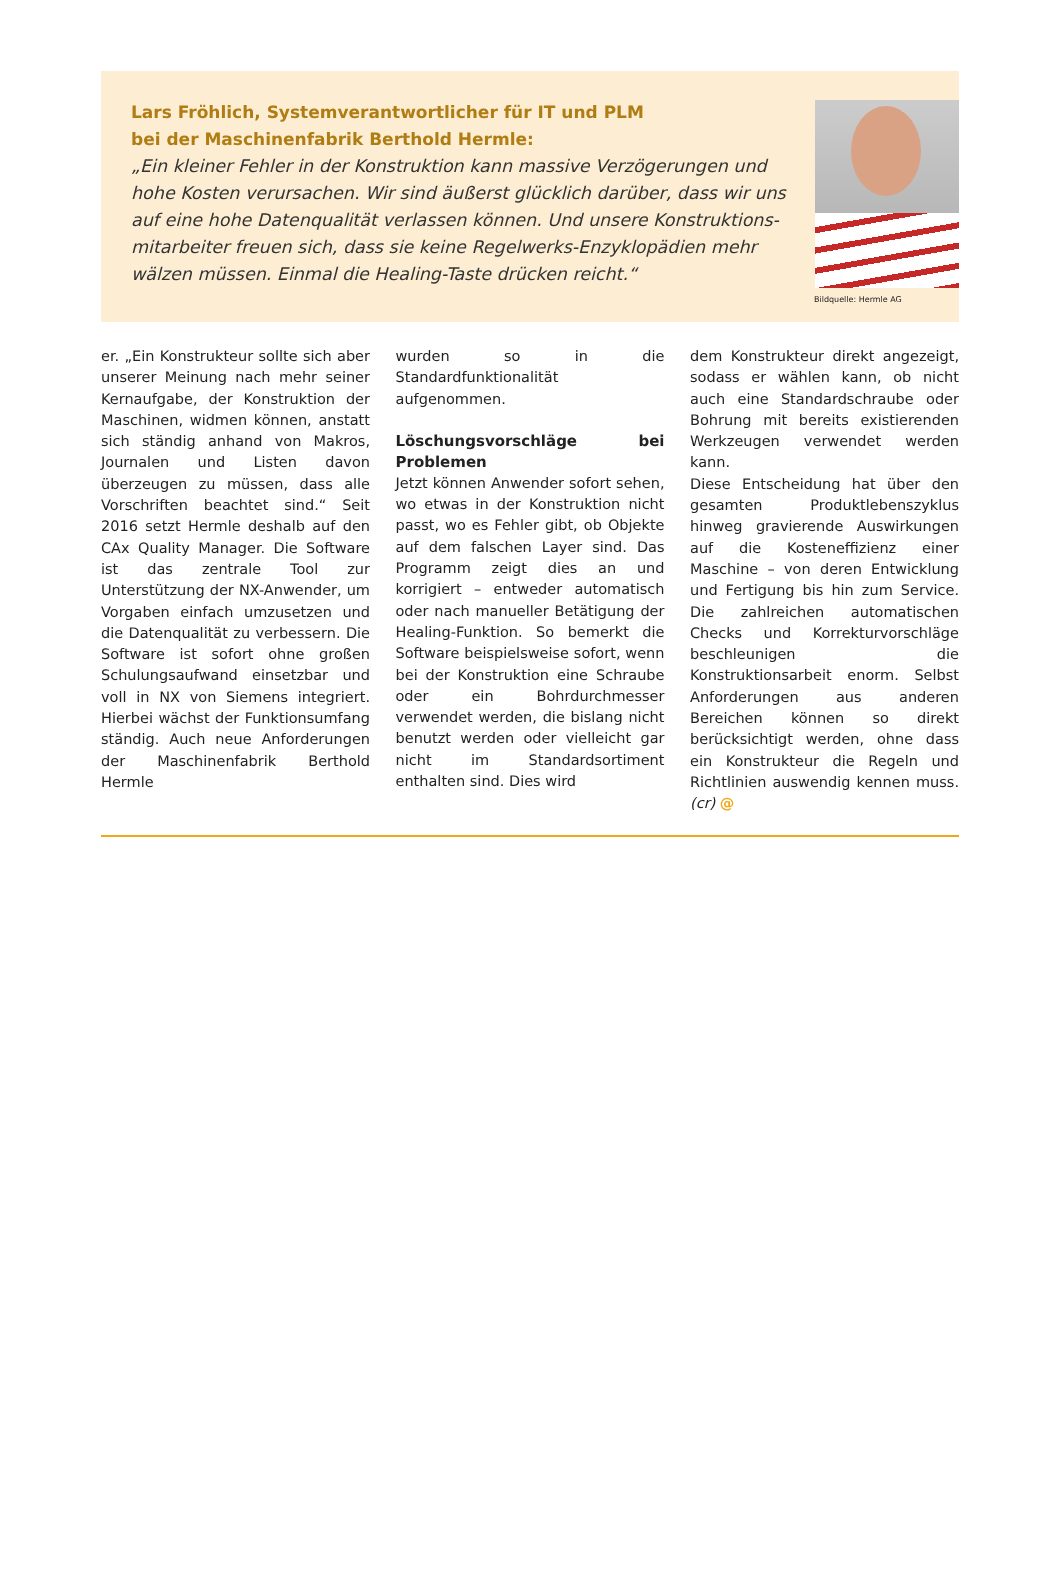Lars Fröhlich, Systemverantwortlicher für IT und PLM
bei der Maschinenfabrik Berthold Hermle:
„Ein kleiner Fehler in der Konstruktion kann massive Verzögerungen und hohe Kosten verursachen. Wir sind äußerst glücklich darüber, dass wir uns auf eine hohe Datenqualität verlassen können. Und unsere Konstruktions­mitarbeiter freuen sich, dass sie keine Regelwerks-Enzyklopädien mehr wälzen müssen. Einmal die Healing-Taste drücken reicht.“
Bildquelle: Hermle AG
er. „Ein Konstrukteur sollte sich aber unserer Meinung nach mehr seiner Kernaufgabe, der Konstruktion der Maschinen, widmen können, anstatt sich ständig anhand von Makros, Journalen und Listen davon überzeugen zu müssen, dass alle Vorschriften beachtet sind.“ Seit 2016 setzt Hermle deshalb auf den CAx Quality Manager. Die Software ist das zentrale Tool zur Unterstützung der NX-Anwender, um Vorgaben einfach umzusetzen und die Datenqualität zu verbessern. Die Software ist sofort ohne großen Schulungsaufwand einsetzbar und voll in NX von Siemens integriert. Hierbei wächst der Funktionsumfang ständig. Auch neue Anforderungen der Maschinenfabrik Berthold Hermle
wurden so in die Standardfunktionalität aufgenommen.
Löschungsvorschläge bei Problemen
Jetzt können Anwender sofort sehen, wo etwas in der Konstruktion nicht passt, wo es Fehler gibt, ob Objekte auf dem falschen Layer sind. Das Programm zeigt dies an und korrigiert – entweder automatisch oder nach manueller Betätigung der Healing-Funktion. So bemerkt die Software beispielsweise sofort, wenn bei der Konstruktion eine Schraube oder ein Bohrdurchmesser verwendet werden, die bislang nicht benutzt werden oder vielleicht gar nicht im Standardsortiment enthalten sind. Dies wird
dem Konstrukteur direkt angezeigt, sodass er wählen kann, ob nicht auch eine Standardschraube oder Bohrung mit bereits existierenden Werkzeugen verwendet werden kann.
Diese Entscheidung hat über den gesamten Produktlebenszyklus hinweg gravierende Auswirkungen auf die Kosteneffizienz einer Maschine – von deren Entwicklung und Fertigung bis hin zum Service. Die zahlreichen automatischen Checks und Korrekturvorschläge beschleunigen die Konstruktionsarbeit enorm. Selbst Anforderungen aus anderen Bereichen können so direkt berücksichtigt werden, ohne dass ein Konstrukteur die Regeln und Richtlinien auswendig kennen muss. (cr) @